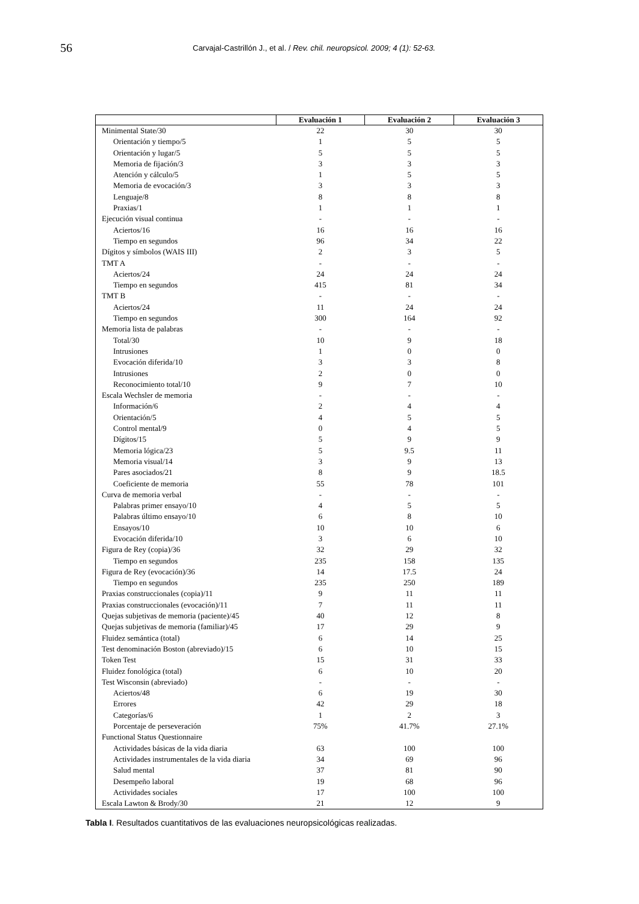56
Carvajal-Castrillón J., et al. / Rev. chil. neuropsicol. 2009; 4 (1): 52-63.
| | Evaluación 1 | Evaluación 2 | Evaluación 3 |
| --- | --- | --- | --- |
| Minimental State/30 | 22 | 30 | 30 |
| Orientación y tiempo/5 | 1 | 5 | 5 |
| Orientación y lugar/5 | 5 | 5 | 5 |
| Memoria de fijación/3 | 3 | 3 | 3 |
| Atención y cálculo/5 | 1 | 5 | 5 |
| Memoria de evocación/3 | 3 | 3 | 3 |
| Lenguaje/8 | 8 | 8 | 8 |
| Praxias/1 | 1 | 1 | 1 |
| Ejecución visual continua | - | - | - |
| Aciertos/16 | 16 | 16 | 16 |
| Tiempo en segundos | 96 | 34 | 22 |
| Dígitos y símbolos (WAIS III) | 2 | 3 | 5 |
| TMT A | - | - | - |
| Aciertos/24 | 24 | 24 | 24 |
| Tiempo en segundos | 415 | 81 | 34 |
| TMT B | - | - | - |
| Aciertos/24 | 11 | 24 | 24 |
| Tiempo en segundos | 300 | 164 | 92 |
| Memoria lista de palabras | - | - | - |
| Total/30 | 10 | 9 | 18 |
| Intrusiones | 1 | 0 | 0 |
| Evocación diferida/10 | 3 | 3 | 8 |
| Intrusiones | 2 | 0 | 0 |
| Reconocimiento total/10 | 9 | 7 | 10 |
| Escala Wechsler de memoria | - | - | - |
| Información/6 | 2 | 4 | 4 |
| Orientación/5 | 4 | 5 | 5 |
| Control mental/9 | 0 | 4 | 5 |
| Dígitos/15 | 5 | 9 | 9 |
| Memoria lógica/23 | 5 | 9.5 | 11 |
| Memoria visual/14 | 3 | 9 | 13 |
| Pares asociados/21 | 8 | 9 | 18.5 |
| Coeficiente de memoria | 55 | 78 | 101 |
| Curva de memoria verbal | - | - | - |
| Palabras primer ensayo/10 | 4 | 5 | 5 |
| Palabras último ensayo/10 | 6 | 8 | 10 |
| Ensayos/10 | 10 | 10 | 6 |
| Evocación diferida/10 | 3 | 6 | 10 |
| Figura de Rey (copia)/36 | 32 | 29 | 32 |
| Tiempo en segundos | 235 | 158 | 135 |
| Figura de Rey (evocación)/36 | 14 | 17.5 | 24 |
| Tiempo en segundos | 235 | 250 | 189 |
| Praxias construccionales (copia)/11 | 9 | 11 | 11 |
| Praxias construccionales (evocación)/11 | 7 | 11 | 11 |
| Quejas subjetivas de memoria (paciente)/45 | 40 | 12 | 8 |
| Quejas subjetivas de memoria (familiar)/45 | 17 | 29 | 9 |
| Fluidez semántica (total) | 6 | 14 | 25 |
| Test denominación Boston (abreviado)/15 | 6 | 10 | 15 |
| Token Test | 15 | 31 | 33 |
| Fluidez fonológica (total) | 6 | 10 | 20 |
| Test Wisconsin (abreviado) | - | - | - |
| Aciertos/48 | 6 | 19 | 30 |
| Errores | 42 | 29 | 18 |
| Categorías/6 | 1 | 2 | 3 |
| Porcentaje de perseveración | 75% | 41.7% | 27.1% |
| Functional Status Questionnaire | | | |
| Actividades básicas de la vida diaria | 63 | 100 | 100 |
| Actividades instrumentales de la vida diaria | 34 | 69 | 96 |
| Salud mental | 37 | 81 | 90 |
| Desempeño laboral | 19 | 68 | 96 |
| Actividades sociales | 17 | 100 | 100 |
| Escala Lawton & Brody/30 | 21 | 12 | 9 |
Tabla I. Resultados cuantitativos de las evaluaciones neuropsicológicas realizadas.